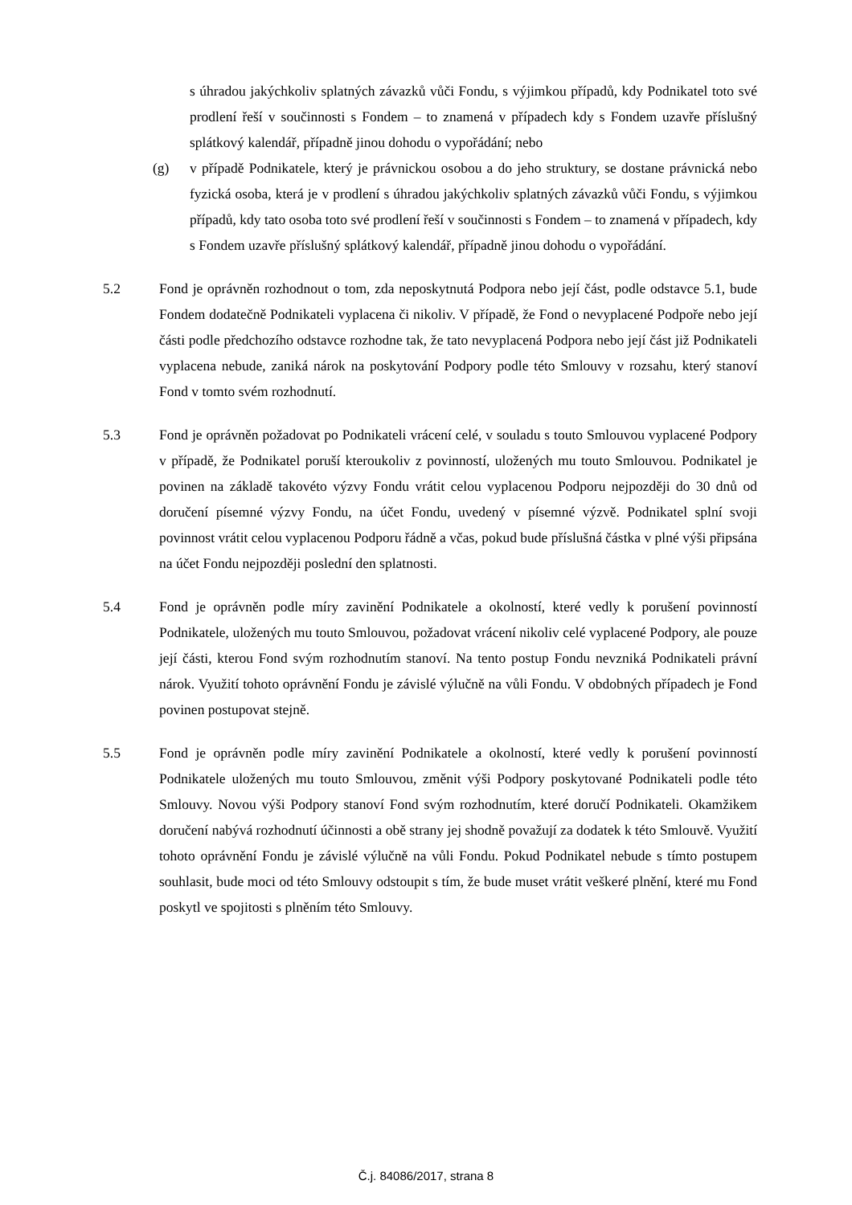s úhradou jakýchkoliv splatných závazků vůči Fondu, s výjimkou případů, kdy Podnikatel toto své prodlení řeší v součinnosti s Fondem – to znamená v případech kdy s Fondem uzavře příslušný splátkový kalendář, případně jinou dohodu o vypořádání; nebo
(g) v případě Podnikatele, který je právnickou osobou a do jeho struktury, se dostane právnická nebo fyzická osoba, která je v prodlení s úhradou jakýchkoliv splatných závazků vůči Fondu, s výjimkou případů, kdy tato osoba toto své prodlení řeší v součinnosti s Fondem – to znamená v případech, kdy s Fondem uzavře příslušný splátkový kalendář, případně jinou dohodu o vypořádání.
5.2 Fond je oprávněn rozhodnout o tom, zda neposkytnutá Podpora nebo její část, podle odstavce 5.1, bude Fondem dodatečně Podnikateli vyplacena či nikoliv. V případě, že Fond o nevyplacené Podpoře nebo její části podle předchozího odstavce rozhodne tak, že tato nevyplacená Podpora nebo její část již Podnikateli vyplacena nebude, zaniká nárok na poskytování Podpory podle této Smlouvy v rozsahu, který stanoví Fond v tomto svém rozhodnutí.
5.3 Fond je oprávněn požadovat po Podnikateli vrácení celé, v souladu s touto Smlouvou vyplacené Podpory v případě, že Podnikatel poruší kteroukoliv z povinností, uložených mu touto Smlouvou. Podnikatel je povinen na základě takovéto výzvy Fondu vrátit celou vyplacenou Podporu nejpozději do 30 dnů od doručení písemné výzvy Fondu, na účet Fondu, uvedený v písemné výzvě. Podnikatel splní svoji povinnost vrátit celou vyplacenou Podporu řádně a včas, pokud bude příslušná částka v plné výši připsána na účet Fondu nejpozději poslední den splatnosti.
5.4 Fond je oprávněn podle míry zavinění Podnikatele a okolností, které vedly k porušení povinností Podnikatele, uložených mu touto Smlouvou, požadovat vrácení nikoliv celé vyplacené Podpory, ale pouze její části, kterou Fond svým rozhodnutím stanoví. Na tento postup Fondu nevzniká Podnikateli právní nárok. Využití tohoto oprávnění Fondu je závislé výlučně na vůli Fondu. V obdobných případech je Fond povinen postupovat stejně.
5.5 Fond je oprávněn podle míry zavinění Podnikatele a okolností, které vedly k porušení povinností Podnikatele uložených mu touto Smlouvou, změnit výši Podpory poskytované Podnikateli podle této Smlouvy. Novou výši Podpory stanoví Fond svým rozhodnutím, které doručí Podnikateli. Okamžikem doručení nabývá rozhodnutí účinnosti a obě strany jej shodně považují za dodatek k této Smlouvě. Využití tohoto oprávnění Fondu je závislé výlučně na vůli Fondu. Pokud Podnikatel nebude s tímto postupem souhlasit, bude moci od této Smlouvy odstoupit s tím, že bude muset vrátit veškeré plnění, které mu Fond poskytl ve spojitosti s plněním této Smlouvy.
Č.j. 84086/2017, strana 8